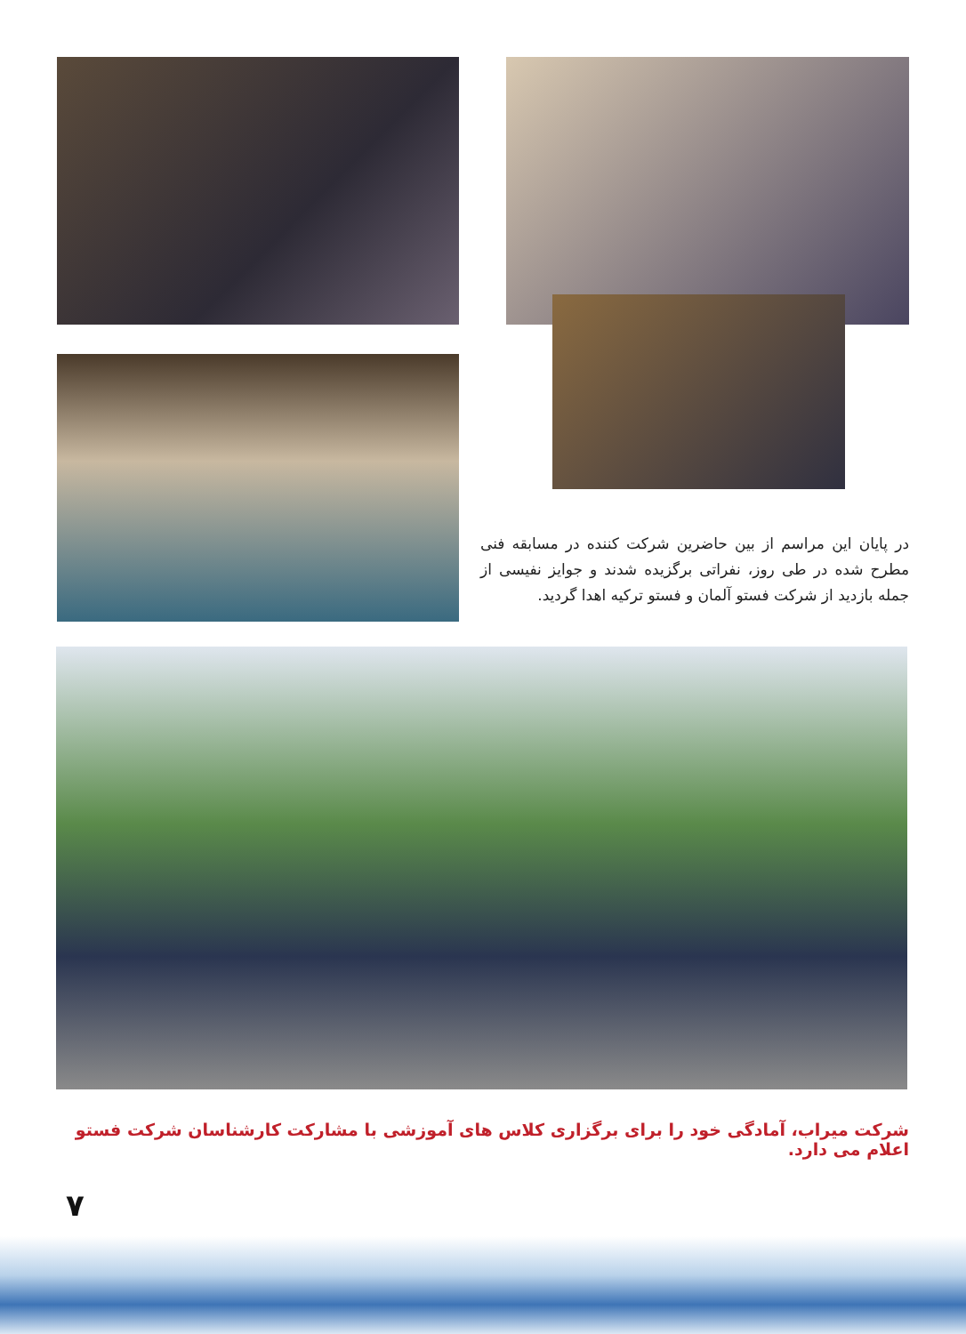در پایان این مراسم از بین حاضرین شرکت کننده در مسابقه فنی مطرح شده در طی روز، نفراتی برگزیده شدند و جوایز نفیسی از جمله بازدید از شرکت فستو آلمان و فستو ترکیه اهدا گردید.
شرکت میراب، آمادگی خود را برای برگزاری کلاس های آموزشی با مشارکت کارشناسان شرکت فستو اعلام می دارد.
۷